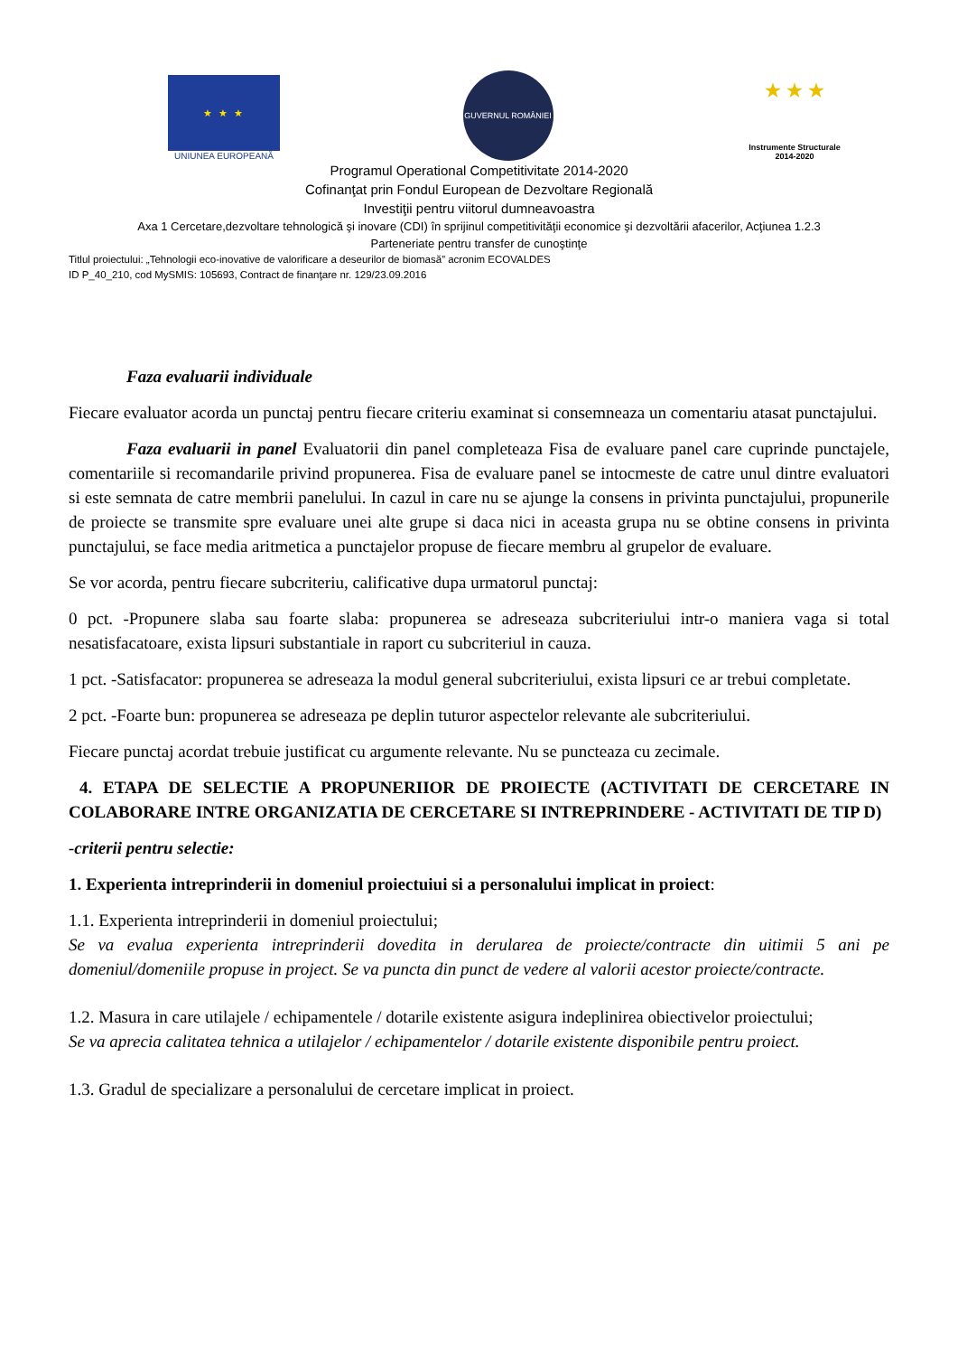★ ★ ★
UNIUNEA EUROPEANĂ
GUVERNUL ROMÂNIEI
★ ★ ★
Instrumente Structurale
2014-2020
Programul Operational Competitivitate 2014-2020
Cofinanţat prin Fondul European de Dezvoltare Regională
Investiţii pentru viitorul dumneavoastra
Axa 1 Cercetare,dezvoltare tehnologică şi inovare (CDI) în sprijinul competitivităţii economice şi dezvoltării afacerilor, Acţiunea 1.2.3
Parteneriate pentru transfer de cunoştinţe
Titlul proiectului: „Tehnologii eco-inovative de valorificare a deseurilor de biomasă” acronim ECOVALDES
ID P_40_210, cod MySMIS: 105693, Contract de finanţare nr. 129/23.09.2016
Faza evaluarii individuale
Fiecare evaluator acorda un punctaj pentru fiecare criteriu examinat si consemneaza un comentariu atasat punctajului.
Faza evaluarii in panel Evaluatorii din panel completeaza Fisa de evaluare panel care cuprinde punctajele, comentariile si recomandarile privind propunerea. Fisa de evaluare panel se intocmeste de catre unul dintre evaluatori si este semnata de catre membrii panelului. In cazul in care nu se ajunge la consens in privinta punctajului, propunerile de proiecte se transmite spre evaluare unei alte grupe si daca nici in aceasta grupa nu se obtine consens in privinta punctajului, se face media aritmetica a punctajelor propuse de fiecare membru al grupelor de evaluare.
Se vor acorda, pentru fiecare subcriteriu, calificative dupa urmatorul punctaj:
0 pct. -Propunere slaba sau foarte slaba: propunerea se adreseaza subcriteriului intr-o maniera vaga si total nesatisfacatoare, exista lipsuri substantiale in raport cu subcriteriul in cauza.
1 pct. -Satisfacator: propunerea se adreseaza la modul general subcriteriului, exista lipsuri ce ar trebui completate.
2 pct. -Foarte bun: propunerea se adreseaza pe deplin tuturor aspectelor relevante ale subcriteriului.
Fiecare punctaj acordat trebuie justificat cu argumente relevante. Nu se puncteaza cu zecimale.
4. ETAPA DE SELECTIE A PROPUNERIIOR DE PROIECTE (ACTIVITATI DE CERCETARE IN COLABORARE INTRE ORGANIZATIA DE CERCETARE SI INTREPRINDERE - ACTIVITATI DE TIP D)
-criterii pentru selectie:
1. Experienta intreprinderii in domeniul proiectuiui si a personalului implicat in proiect:
1.1. Experienta intreprinderii in domeniul proiectului;
Se va evalua experienta intreprinderii dovedita in derularea de proiecte/contracte din uitimii 5 ani pe domeniul/domeniile propuse in project. Se va puncta din punct de vedere al valorii acestor proiecte/contracte.
1.2. Masura in care utilajele / echipamentele / dotarile existente asigura indeplinirea obiectivelor proiectului;
Se va aprecia calitatea tehnica a utilajelor / echipamentelor / dotarile existente disponibile pentru proiect.
1.3. Gradul de specializare a personalului de cercetare implicat in proiect.